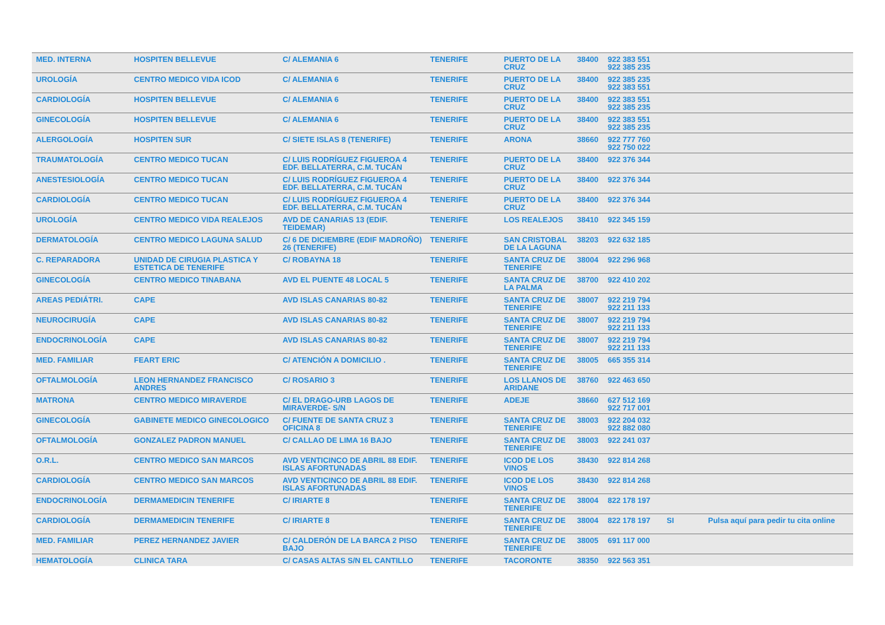| MED. INTERNA | HOSPITEN BELLEVUE | C/ ALEMANIA 6 | TENERIFE | PUERTO DE LA CRUZ | 38400 | 922 383 551 922 385 235 | | |
| UROLOGÍA | CENTRO MEDICO VIDA ICOD | C/ ALEMANIA 6 | TENERIFE | PUERTO DE LA CRUZ | 38400 | 922 385 235 922 383 551 | | |
| CARDIOLOGÍA | HOSPITEN BELLEVUE | C/ ALEMANIA 6 | TENERIFE | PUERTO DE LA CRUZ | 38400 | 922 383 551 922 385 235 | | |
| GINECOLOGÍA | HOSPITEN BELLEVUE | C/ ALEMANIA 6 | TENERIFE | PUERTO DE LA CRUZ | 38400 | 922 383 551 922 385 235 | | |
| ALERGOLOGÍA | HOSPITEN SUR | C/ SIETE ISLAS 8 (TENERIFE) | TENERIFE | ARONA | 38660 | 922 777 760 922 750 022 | | |
| TRAUMATOLOGÍA | CENTRO MEDICO TUCAN | C/ LUIS RODRÍGUEZ FIGUEROA 4 EDF. BELLATERRA, C.M. TUCÁN | TENERIFE | PUERTO DE LA CRUZ | 38400 | 922 376 344 | | |
| ANESTESIOLOGÍA | CENTRO MEDICO TUCAN | C/ LUIS RODRÍGUEZ FIGUEROA 4 EDF. BELLATERRA, C.M. TUCÁN | TENERIFE | PUERTO DE LA CRUZ | 38400 | 922 376 344 | | |
| CARDIOLOGÍA | CENTRO MEDICO TUCAN | C/ LUIS RODRÍGUEZ FIGUEROA 4 EDF. BELLATERRA, C.M. TUCÁN | TENERIFE | PUERTO DE LA CRUZ | 38400 | 922 376 344 | | |
| UROLOGÍA | CENTRO MEDICO VIDA REALEJOS | AVD DE CANARIAS 13 (EDIF. TEIDEMAR) | TENERIFE | LOS REALEJOS | 38410 | 922 345 159 | | |
| DERMATOLOGÍA | CENTRO MEDICO LAGUNA SALUD | C/ 6 DE DICIEMBRE (EDIF MADROÑO) 26 (TENERIFE) | TENERIFE | SAN CRISTOBAL DE LA LAGUNA | 38203 | 922 632 185 | | |
| C. REPARADORA | UNIDAD DE CIRUGIA PLASTICA Y ESTETICA DE TENERIFE | C/ ROBAYNA 18 | TENERIFE | SANTA CRUZ DE TENERIFE | 38004 | 922 296 968 | | |
| GINECOLOGÍA | CENTRO MEDICO TINABANA | AVD EL PUENTE 48 LOCAL 5 | TENERIFE | SANTA CRUZ DE LA PALMA | 38700 | 922 410 202 | | |
| AREAS PEDIÁTRI. | CAPE | AVD ISLAS CANARIAS 80-82 | TENERIFE | SANTA CRUZ DE TENERIFE | 38007 | 922 219 794 922 211 133 | | |
| NEUROCIRUGÍA | CAPE | AVD ISLAS CANARIAS 80-82 | TENERIFE | SANTA CRUZ DE TENERIFE | 38007 | 922 219 794 922 211 133 | | |
| ENDOCRINOLOGÍA | CAPE | AVD ISLAS CANARIAS 80-82 | TENERIFE | SANTA CRUZ DE TENERIFE | 38007 | 922 219 794 922 211 133 | | |
| MED. FAMILIAR | FEART ERIC | C/ ATENCIÓN A DOMICILIO . | TENERIFE | SANTA CRUZ DE TENERIFE | 38005 | 665 355 314 | | |
| OFTALMOLOGÍA | LEON HERNANDEZ FRANCISCO ANDRES | C/ ROSARIO 3 | TENERIFE | LOS LLANOS DE ARIDANE | 38760 | 922 463 650 | | |
| MATRONA | CENTRO MEDICO MIRAVERDE | C/ EL DRAGO-URB LAGOS DE MIRAVERDE- S/N | TENERIFE | ADEJE | 38660 | 627 512 169 922 717 001 | | |
| GINECOLOGÍA | GABINETE MEDICO GINECOLOGICO | C/ FUENTE DE SANTA CRUZ 3 OFICINA 8 | TENERIFE | SANTA CRUZ DE TENERIFE | 38003 | 922 204 032 922 882 080 | | |
| OFTALMOLOGÍA | GONZALEZ PADRON MANUEL | C/ CALLAO DE LIMA 16 BAJO | TENERIFE | SANTA CRUZ DE TENERIFE | 38003 | 922 241 037 | | |
| O.R.L. | CENTRO MEDICO SAN MARCOS | AVD VENTICINCO DE ABRIL 88 EDIF. ISLAS AFORTUNADAS | TENERIFE | ICOD DE LOS VINOS | 38430 | 922 814 268 | | |
| CARDIOLOGÍA | CENTRO MEDICO SAN MARCOS | AVD VENTICINCO DE ABRIL 88 EDIF. ISLAS AFORTUNADAS | TENERIFE | ICOD DE LOS VINOS | 38430 | 922 814 268 | | |
| ENDOCRINOLOGÍA | DERMAMEDICIN TENERIFE | C/ IRIARTE 8 | TENERIFE | SANTA CRUZ DE TENERIFE | 38004 | 822 178 197 | | |
| CARDIOLOGÍA | DERMAMEDICIN TENERIFE | C/ IRIARTE 8 | TENERIFE | SANTA CRUZ DE TENERIFE | 38004 | 822 178 197 | SI | Pulsa aquí para pedir tu cita online |
| MED. FAMILIAR | PEREZ HERNANDEZ JAVIER | C/ CALDERÓN DE LA BARCA 2 PISO BAJO | TENERIFE | SANTA CRUZ DE TENERIFE | 38005 | 691 117 000 | | |
| HEMATOLOGÍA | CLINICA TARA | C/ CASAS ALTAS S/N EL CANTILLO | TENERIFE | TACORONTE | 38350 | 922 563 351 | | |